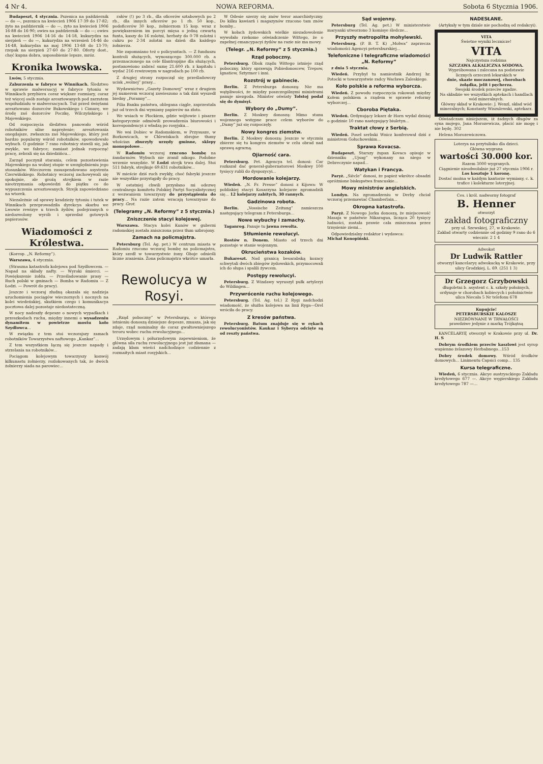4 Nr 4. NOWA REFORMA. Sobota 6 Stycznia 1906.
Budapeszt, 4 stycznia. Pszenica na październik — do —, pszenica na kwiecień 1906 17·39 do 17·82; żyto na październik — do —, żyto na kwiecień 1906 16·88 do 16·90; owies na październik — do —; owies na kwiecień 1906 14·16 do 14·18, kukurydza na sierpień — do —, kukurydza na wrzesień 14·46 do 14·48, kukurydza na maj 1906 13·68 do 13·70; rzepak na sierpień 27·60 do 27·80. Oferty dost., chęć kupna dobra, usposobienie lepsze, mróz.
Kronika lwowska.
Lwów, 5 stycznia.
Zaburzenia w fabryce w Winnikach. Śledztwo w sprawie malwersacyj w fabryce tytoniu w Winnikach przybiera coraz większe rozmiary, coraz też więcej osób zostaje aresztowanych pod zarzutem współudziału w malwersacyach. Tuż przed świętami aresztowano dozorców Bukowskiego i Cimurę, we środę zaś dozorców Poczkę, Wilczyńskiego i Majewskiego.
Od rozpoczęcia śledztwa panowało wśród robotników silne naprężenie; aresztowania onegdajsze, zwłaszcza zaś Majewskiego, który jest bardzo popularny wśród robotników, spowodowało wybuch. O godzinie 7 rano robotnicy stawili się, jak zwykle, we fabryce; zamiast jednak rozpocząć pracę, zebrali się na dziedzińcu...
Zarząd poczynił starania, celem pozostawienia Majewskiego na wolnej stopie w uwzględnieniu jego stosunków. Wieczorem zasuspendowano asystenta Czerwińskiego. Robotnicy wczoraj zachowywali się spokojnie, ale grożą strejkiem w razie nieotrzymania odpowiedzi do piątku co do wypuszczenia aresztowanych. Strejk zapowiedziano na wtorek.
Niezależnie od sprawy kradzieży tytoniu i tutek w Winnikach przeprowadziła dyrekcya skarbu we Lwowie rewizye u trzech żydów, podejrzanych o niedozwolony wyrób i sprzedaż gotowych papierosów.
Wiadomości z Królestwa.
(Koresp. „N. Reformy”).
Warszawa, 4 stycznia.
(Straszna katastrofa kolejowa pod Szydłowcem. — Napad na składy nafty. — Wyroki śmierci. — Powiększenie żołdu. — Prześladowanie prasy — Ruch polski w gminach — Bomba w Radomiu — Z Łodzi. — Powrót do pracy).
Jeszcze i wczoraj złudną okazała się nadzieja uruchomienia pociągów wieczornych i nocnych na kolei wiedeńskiej, skutkiem czego i komunikacya pocztowa dalej pozostaje niedostateczną.
W nocy nadeszły depesze o nowych wypadkach i przeszkodach ruchu, między innemi o wysadzeniu dynamitem w powietrze mostu koło Szydłowca...
W związku z tem stoi wczorajszy zamach robotników Towarzystwa naftowego „Kankaz”...
Z tem wszystkiem łączą się jeszcze napady i strzelania na robotników...
Pociągom kolejowym towarzyszy konwój kilkunastu żołnierzy, rozlokowanych tak, że dwóch żołnierzy siada na parowiec...
rałów (!) po 3 rb., dla oficerów sztabowych po 2 rb., dla innych oficerów po 1 rb. 50 kop., podoficerów 30 kop., żołnierzom 15 kop. wraz z powiększeniem im porcyi mięsa o jedną czwartą funta, kaszy do 16 zolotni, herbaty do 0·78 zolotni i cukru po 2·34 zolotni na dzień dla każdego żołnierza.
Nie zapomniano też o policyantach. — Z funduszu kontroli służących, wynoszącego 300.000 rb. a przeznaczonego na cele filantropijne dla służących, postanowiono zabrać sumę 21.600 rb. z kapitału i wydać 216 rewirowym w nagrodach po 100 rb.
Z drugiej strony rozpoczął się prześladowczy ucisk „wolnej” prasy...
Wydawnictwo „Gazety Domowej” wraz z drugiem jej numerem wczoraj zawieszono a tak dziś wyszedł biedny „Poranny”...
Filia Banku państwa, oblegana ciągle, zaprzestała już od trzech dni wymiany papierów na złoto.
We wsiach w Płockiem, gdzie wójtowie i pisarze kategorycznie odmówili prowadzenia biurowości i korespondencyi z władzą po rosyjsku...
We wsi Dobiec w Radomskiem, w Przysusze, w Borkowicach, w Chlewiskach zbrojne tłumy włościan zburzyły urzędy gminne, sklepy monopolowe...
W Radomiu wczoraj rzucono bombę na żandarmów. Wybuch nie zranił nikogo. Podobne wrzenie wszędzie. W Łodzi strejk trwa dalej. Stoi 511 fabryk, strejkuje 69.631 robotników...
W mieście dziś ruch zwykły, choć fabryki jeszcze nie wszystkie przystąpiły do pracy.
W ostatniej chwili przysłano mi odezwę centralnego komitetu Polskiej Partyi Socyalistycznej z wezwaniem towarzyszy do przystąpienia do pracy... Na razie zatem wracają towarzysze do pracy. Grot.
(Telegramy „N. Reformy” z 5 stycznia.)
Zniszczenie stacyi kolejowej.
Warszawa. Stacya kolei Kunów w guberni radomskiej została zniszczona przez tłum uzbrojony.
Zamach na policmajstra.
Petersburg (Tel. Ag. pet.) W centrum miasta w Radomiu rzucono wczoraj bombę na policmajstra, który szedł w towarzystwie żony. Oboje odnieśli liczne zranienia. Żona policmajstra wkrótce umarła.
Rewolucya w Rosyi.
„Rząd poboczny” w Petersburgu, o którego istnieniu donoszą dzisiejsze depesze, zmusza, jak się zdaje, rząd nominalny do coraz gwałtowniejszego teroru wobec ruchu rewolucyjnego...
Urzędowym i półurzędowym zapewnieniom, że główna siła ruchu rewolucyjnego jest już złamana — zadają kłam wieści nadchodzące codziennie z rozmaitych miast rosyjskich...
W Odesie szerzy się znów teror anarchistyczny. Do kilku kawiarń i magazynów rzucono tam znów bomby...
W kołach żydowskich wielkie niezadowolenie wywołało rzekome oświadczenie Wittego, że o zupełnej emancypacyi żydów na razie nie ma mowy.
(Telegr. „N. Reformy” z 5 stycznia.)
Rząd poboczny.
Petersburg. Obok rządu Wittego istnieje rząd poboczny, który sprawują Pobiedonoscew, Trepow, Ignatiew, Sztyrmer i inni.
Rozstrój w gabinecie.
Berlin. Z Petersburga donoszą: Nie ma wątpliwości, że między poszczególnymi ministrami panuje niezgoda. Minister oświaty Tołstoj podał się do dymisyi.
Wybory do „Dumy”.
Berlin. Z Moskwy donoszą: Mimo stanu wojennego wstępne prace celem wyborów do „Dumy” już się rozpoczęły.
Nowy kongres ziemstw.
Berlin. Z Moskwy donoszą: Jeszcze w styczniu zbierze się tu kongres ziemstw w celu obrad nad sprawą agrarną.
Ojiarność cara.
Petersburg. Pet. Agencya tel. donosi: Car rozkazał dać generał-gubernatorowi Moskwy 100 tysięcy rubli do dyspozycyi...
Mordowanie kolejarzy.
Wiedeń. „N. Fr. Presse” donosi z Kijowa: W pobliskiej stacyi Kosarzyna kolejarze zgromadzili się... 12 kolejarzy zabitych, 30 rannych.
Gadzinowa robota.
Berlin. „Vossische Zeitung” zamieszcza następujący telegram z Petersburga...
Nowe wybuchy i zamachy.
Taganrog. Panuje tu jawna rewolta.
Stłumienie rewolucyi.
Rostów n. Donem. Miasto od trzech dni pozostaje w stanie wojennym.
Okrucieństwa kozaków.
Bukareszt. Nad granicą besarabską kozacy schwytali dwóch zbiegów żydowskich, przymocowali ich do słupa i spalili żywcem.
Postępy rewolucyi.
Petersburg. Z Windawy wyruszył pułk artyleryi do Wildingen...
Przywrócenie ruchu kolejowego.
Petersburg. (Tel. Ag. tel.) Z Rygi nadchodzi wiadomość, że służba kolejowa na linii Ryga—Orel wróciła do pracy.
Z kresów państwa.
Petersburg. Batum znajduje się w rękach rewolucyonistów. Kaukaz i Syberya odcięte są od reszty państwa.
Sąd wojenny.
Petersburg (Tel. Ag. pet.) W ministerstwie maryanki utworzono 3 komisye śledcze...
Przyszły metropolita mohylewski.
Petersburg. (P. B. T. K) „Mołwa” zaprzecza wiadomości Agencyi petersburskiej...
Telefoniczne i telegraficzne wiadomości „N. Reformy”
z dnia 5 stycznia.
Wiedeń. Przybył tu namiestnik Andrzej hr. Potocki w towarzystwie radcy Wacława Zaleskiego.
Koło polskie a reforma wyborcza.
Wiedeń. Z powodu rozpoczęcia rokowań między Kołem polskiem a rządem w sprawie reformy wyborczej...
Cboroba Piętaka.
Wiedeń. Ordynujący lekarz dr Horn wydał dzisiaj o godzinie 10 rano następujący biuletyn...
Traktat cłowy z Serbią.
Wiedeń. Poseł serbski Wnicz konferował dziś z ministrem Gołuchowskim...
Sprawa Kovacsa.
Budapeszt. Starszy żupan Kovacs opisuje w dzienniku „Ujsag” wykonany na niego w Debreczynie napad...
Watykan i Francya.
Paryż. „Siècle” donosi, że papież wkrótce obsadzi opróżnione biskupstwa francuskie...
Mowy ministrów angielskich.
Londyn. Na zgromadzeniu w Derby chciał wczoraj przemawiać Chamberlain...
Okropna katastrofa.
Paryż. Z Nowego Jorku donoszą, że miejscowość Masaja w państwie Nikaragua, licząca 20 tysięcy ludności, została prawie cała zniszczona przez trzęsienie ziemi...
Odpowiedzialny redaktor i wydawca:
Michał Konopiński.
NADESŁANE.
(Artykuły w tym dziale nie pochodzą od redakcyi).
VITA
Świetne wyniki lecznicze!
VITA
Najczystsza rodzima
SZCZAWA ALKALICZNA SODOWA.
Wypróbowana i zalecana na podstawie licznych orzeczeń lekarskich w
dnie, skazie moczanowej, chorobach żołądka, jelit i pęcherza.
Swojski środek przeciw zgadze.
Na składzie we wszystkich aptekach i handlach wód mineralnych.
Główny skład w Krakowie: J. Wenzl, skład wód mineralnych; Konstanty Wiszulewski, aptekarz.
Oświadczam niniejszem, iż żadnych długów za syna mojego, Jana Morozewicza, płacić nie mogę i nie będę. 302
Helena Morozewiczowa.
Loterya na przytulisko dla dzieci.
Główna wygrana
wartości 30.000 kor.
Razem 3000 wygranych.
Ciągnienie nieodwołalnie już 27 stycznia 1906 r.
Los kosztuje 1 koronę.
Dostać można w każdym kantorze wymiany, c. k. trafice i kolekturze loteryjnej.
Ces. i król. nadworny fotograf
B. Henner
otworzył
zakład fotograficzny
przy ul. Szewskiej, 27, w Krakowie.
Zakład otwarty codziennie od godziny 9 rano do 6 wieczór. 2 1 4
Adwokat
Dr Ludwik Rattler
otworzył kancelaryę adwokacką w Krakowie, przy ulicy Grodzkiej, L. 69. (251 1 3)
Dr Grzegorz Grzybowski
długoletni b. asystent c. k. szkoły położnych, ordynuje w chorobach kobiecych i położnictwie ulica Niecała 5 Nr telefonu 678
Kupujcie!
PETERSBURSKIE KALOSZE
NIEZRÓWNANE W TRWAŁOŚCI
prawdziwe jedynie z marką Trójkątną
KANCELARYĘ otworzył w Krakowie przy ul. Dr. H. S
Dobrym środkiem przeciw kaszlowi jest syrop wapienno żelazowy Herbabnego...153
Dobry środek domowy. Wśród środków domowych... Linimentu Capsici comp... 135
Kursa telegraficzne.
Wiedeń, 6 stycznia. Akcye austryackiego Zakładu kredytowego 677 —. Akcye węgierskiego Zakładu kredytowego 787 —...